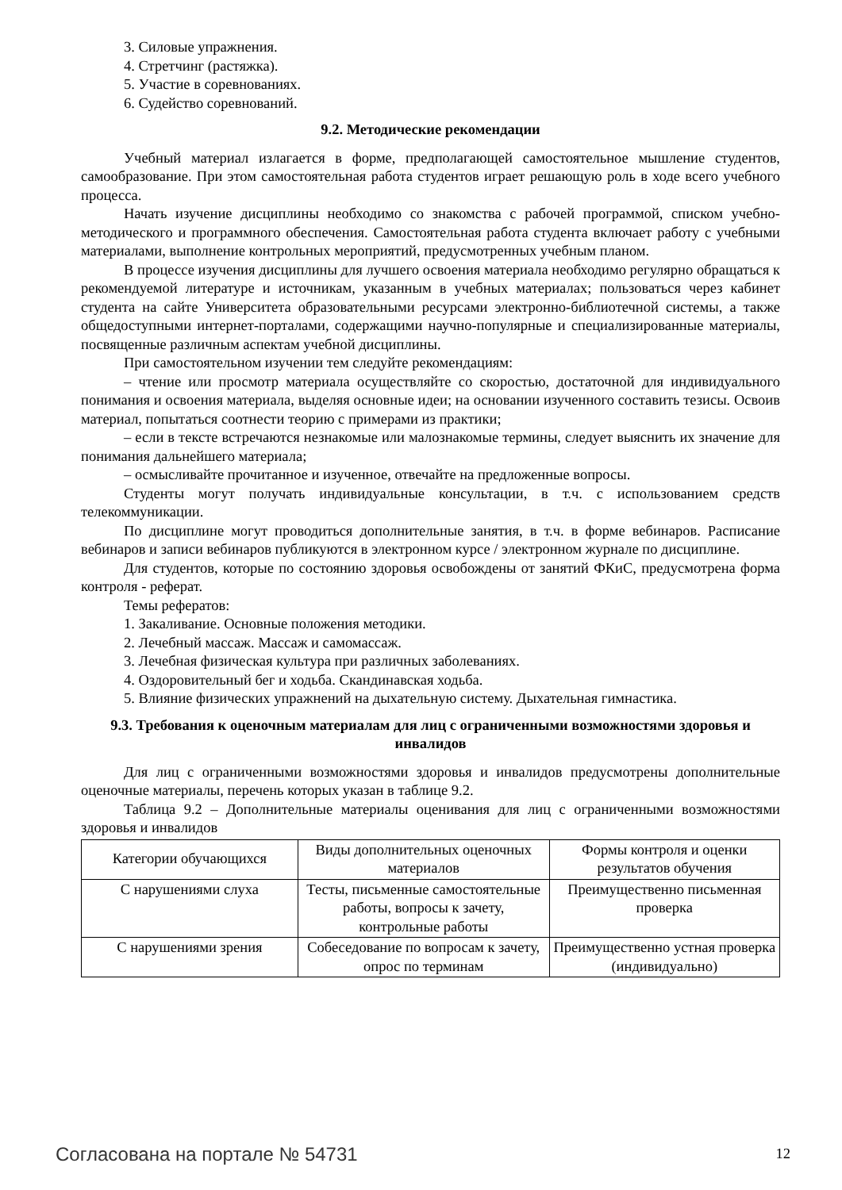3. Силовые упражнения.
4. Стретчинг (растяжка).
5. Участие в соревнованиях.
6. Судейство соревнований.
9.2. Методические рекомендации
Учебный материал излагается в форме, предполагающей самостоятельное мышление студентов, самообразование. При этом самостоятельная работа студентов играет решающую роль в ходе всего учебного процесса.
Начать изучение дисциплины необходимо со знакомства с рабочей программой, списком учебно-методического и программного обеспечения. Самостоятельная работа студента включает работу с учебными материалами, выполнение контрольных мероприятий, предусмотренных учебным планом.
В процессе изучения дисциплины для лучшего освоения материала необходимо регулярно обращаться к рекомендуемой литературе и источникам, указанным в учебных материалах; пользоваться через кабинет студента на сайте Университета образовательными ресурсами электронно-библиотечной системы, а также общедоступными интернет-порталами, содержащими научно-популярные и специализированные материалы, посвященные различным аспектам учебной дисциплины.
При самостоятельном изучении тем следуйте рекомендациям:
– чтение или просмотр материала осуществляйте со скоростью, достаточной для индивидуального понимания и освоения материала, выделяя основные идеи; на основании изученного составить тезисы. Освоив материал, попытаться соотнести теорию с примерами из практики;
– если в тексте встречаются незнакомые или малознакомые термины, следует выяснить их значение для понимания дальнейшего материала;
– осмысливайте прочитанное и изученное, отвечайте на предложенные вопросы.
Студенты могут получать индивидуальные консультации, в т.ч. с использованием средств телекоммуникации.
По дисциплине могут проводиться дополнительные занятия, в т.ч. в форме вебинаров. Расписание вебинаров и записи вебинаров публикуются в электронном курсе / электронном журнале по дисциплине.
Для студентов, которые по состоянию здоровья освобождены от занятий ФКиС, предусмотрена форма контроля - реферат.
Темы рефератов:
1. Закаливание. Основные положения методики.
2. Лечебный массаж. Массаж и самомассаж.
3. Лечебная физическая культура при различных заболеваниях.
4. Оздоровительный бег и ходьба. Скандинавская ходьба.
5. Влияние физических упражнений на дыхательную систему. Дыхательная гимнастика.
9.3. Требования к оценочным материалам для лиц с ограниченными возможностями здоровья и инвалидов
Для лиц с ограниченными возможностями здоровья и инвалидов предусмотрены дополнительные оценочные материалы, перечень которых указан в таблице 9.2.
Таблица 9.2 – Дополнительные материалы оценивания для лиц с ограниченными возможностями здоровья и инвалидов
| Категории обучающихся | Виды дополнительных оценочных материалов | Формы контроля и оценки результатов обучения |
| С нарушениями слуха | Тесты, письменные самостоятельные работы, вопросы к зачету, контрольные работы | Преимущественно письменная проверка |
| С нарушениями зрения | Собеседование по вопросам к зачету, опрос по терминам | Преимущественно устная проверка (индивидуально) |
Согласована на портале № 54731 12